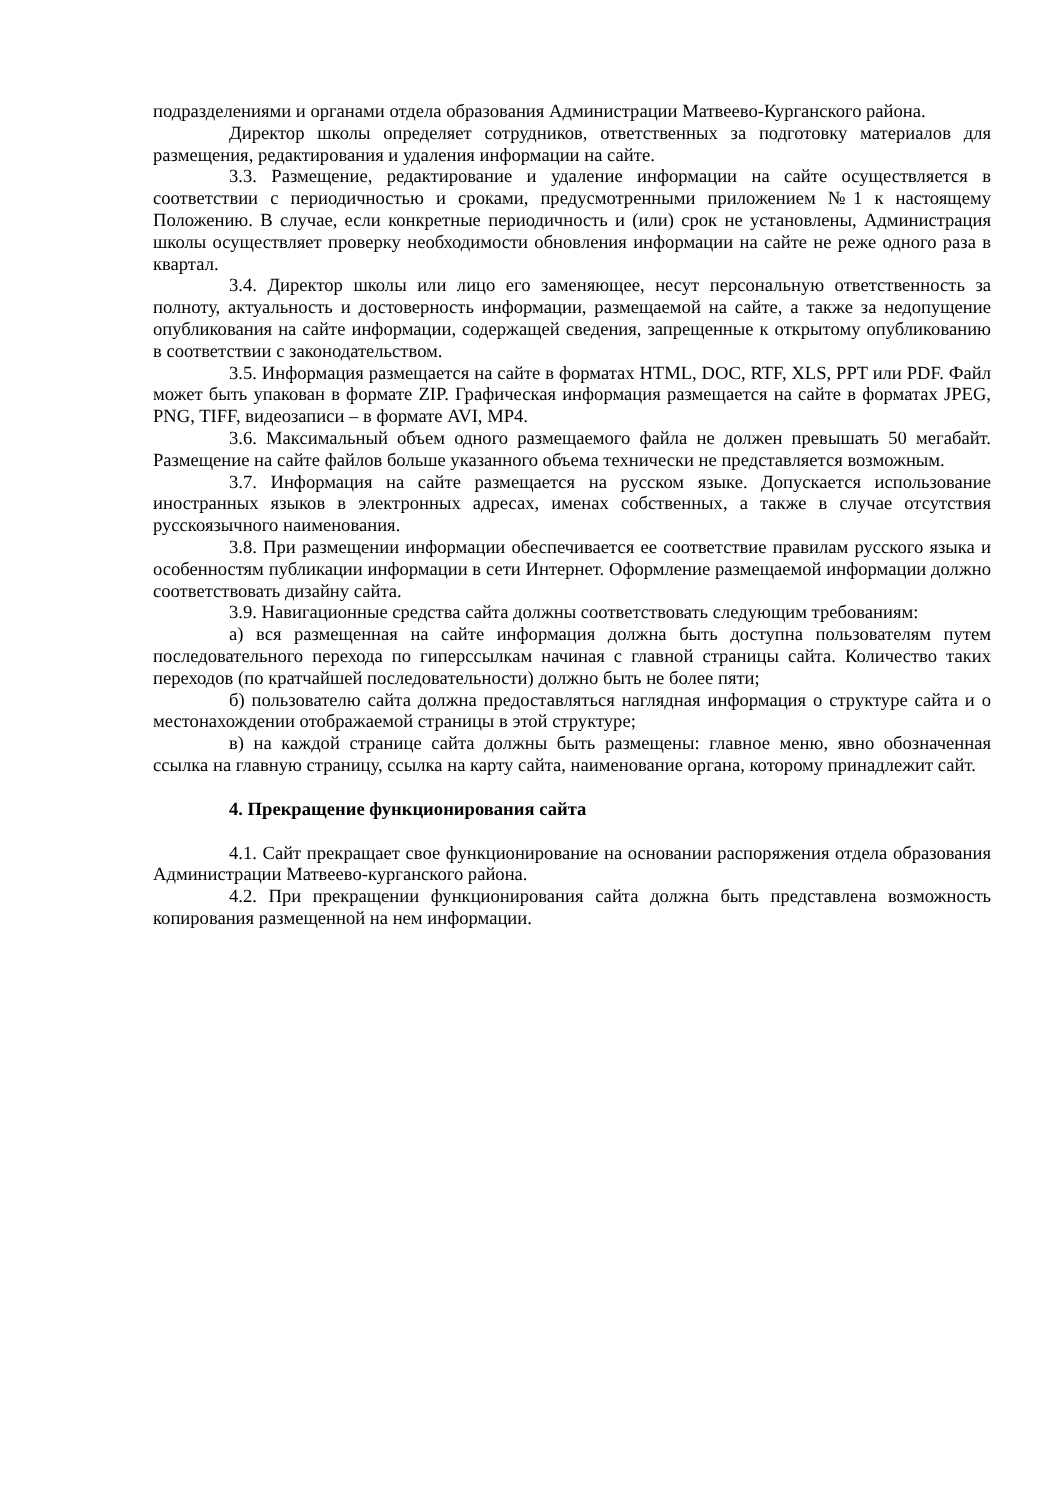подразделениями и органами отдела образования Администрации Матвеево-Курганского района.
Директор школы определяет сотрудников, ответственных за подготовку материалов для размещения, редактирования и удаления информации на сайте.
3.3. Размещение, редактирование и удаление информации на сайте осуществляется в соответствии с периодичностью и сроками, предусмотренными приложением №1 к настоящему Положению. В случае, если конкретные периодичность и (или) срок не установлены, Администрация школы осуществляет проверку необходимости обновления информации на сайте не реже одного раза в квартал.
3.4. Директор школы или лицо его заменяющее, несут персональную ответственность за полноту, актуальность и достоверность информации, размещаемой на сайте, а также за недопущение опубликования на сайте информации, содержащей сведения, запрещенные к открытому опубликованию в соответствии с законодательством.
3.5. Информация размещается на сайте в форматах HTML, DOC, RTF, XLS, PPT или PDF. Файл может быть упакован в формате ZIP. Графическая информация размещается на сайте в форматах JPEG, PNG, TIFF, видеозаписи – в формате AVI, MP4.
3.6. Максимальный объем одного размещаемого файла не должен превышать 50 мегабайт. Размещение на сайте файлов больше указанного объема технически не представляется возможным.
3.7. Информация на сайте размещается на русском языке. Допускается использование иностранных языков в электронных адресах, именах собственных, а также в случае отсутствия русскоязычного наименования.
3.8. При размещении информации обеспечивается ее соответствие правилам русского языка и особенностям публикации информации в сети Интернет. Оформление размещаемой информации должно соответствовать дизайну сайта.
3.9. Навигационные средства сайта должны соответствовать следующим требованиям:
а) вся размещенная на сайте информация должна быть доступна пользователям путем последовательного перехода по гиперссылкам начиная с главной страницы сайта. Количество таких переходов (по кратчайшей последовательности) должно быть не более пяти;
б) пользователю сайта должна предоставляться наглядная информация о структуре сайта и о местонахождении отображаемой страницы в этой структуре;
в) на каждой странице сайта должны быть размещены: главное меню, явно обозначенная ссылка на главную страницу, ссылка на карту сайта, наименование органа, которому принадлежит сайт.
4. Прекращение функционирования сайта
4.1. Сайт прекращает свое функционирование на основании распоряжения отдела образования Администрации Матвеево-курганского района.
4.2. При прекращении функционирования сайта должна быть представлена возможность копирования размещенной на нем информации.